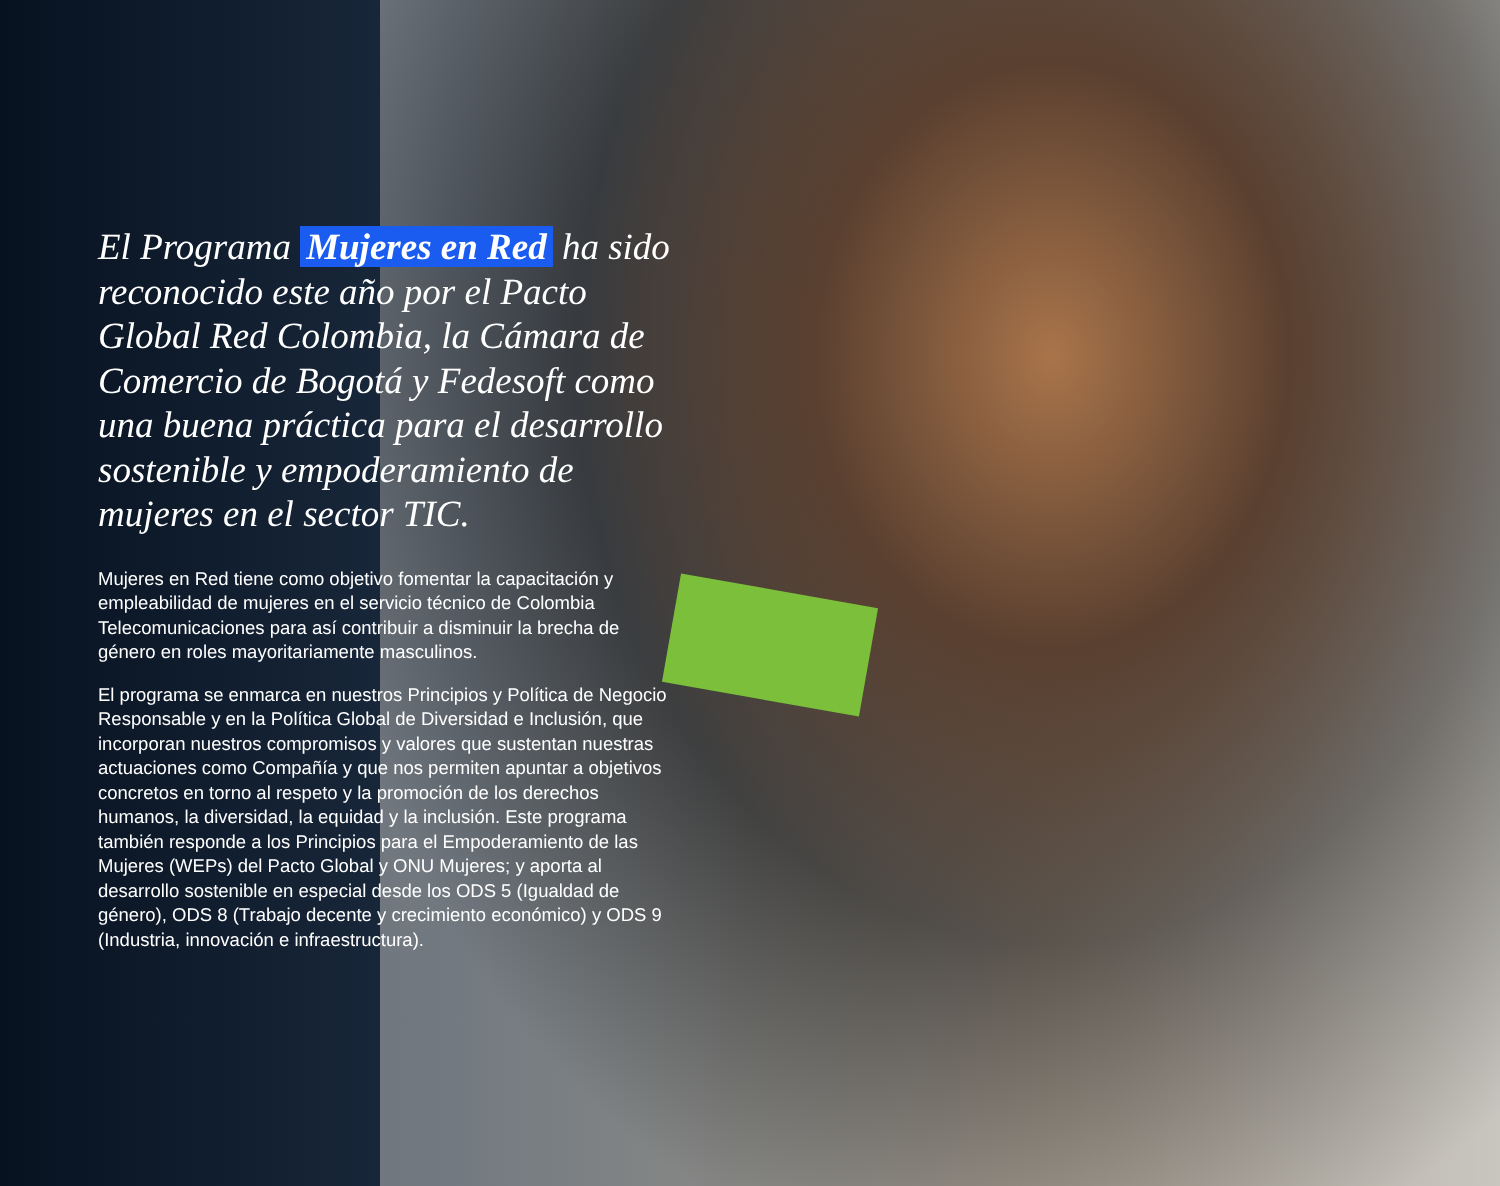El Programa Mujeres en Red ha sido reconocido este año por el Pacto Global Red Colombia, la Cámara de Comercio de Bogotá y Fedesoft como una buena práctica para el desarrollo sostenible y empoderamiento de mujeres en el sector TIC.
Mujeres en Red tiene como objetivo fomentar la capacitación y empleabilidad de mujeres en el servicio técnico de Colombia Telecomunicaciones para así contribuir a disminuir la brecha de género en roles mayoritariamente masculinos.
El programa se enmarca en nuestros Principios y Política de Negocio Responsable y en la Política Global de Diversidad e Inclusión, que incorporan nuestros compromisos y valores que sustentan nuestras actuaciones como Compañía y que nos permiten apuntar a objetivos concretos en torno al respeto y la promoción de los derechos humanos, la diversidad, la equidad y la inclusión. Este programa también responde a los Principios para el Empoderamiento de las Mujeres (WEPs) del Pacto Global y ONU Mujeres; y aporta al desarrollo sostenible en especial desde los ODS 5 (Igualdad de género), ODS 8 (Trabajo decente y crecimiento económico) y ODS 9 (Industria, innovación e infraestructura).